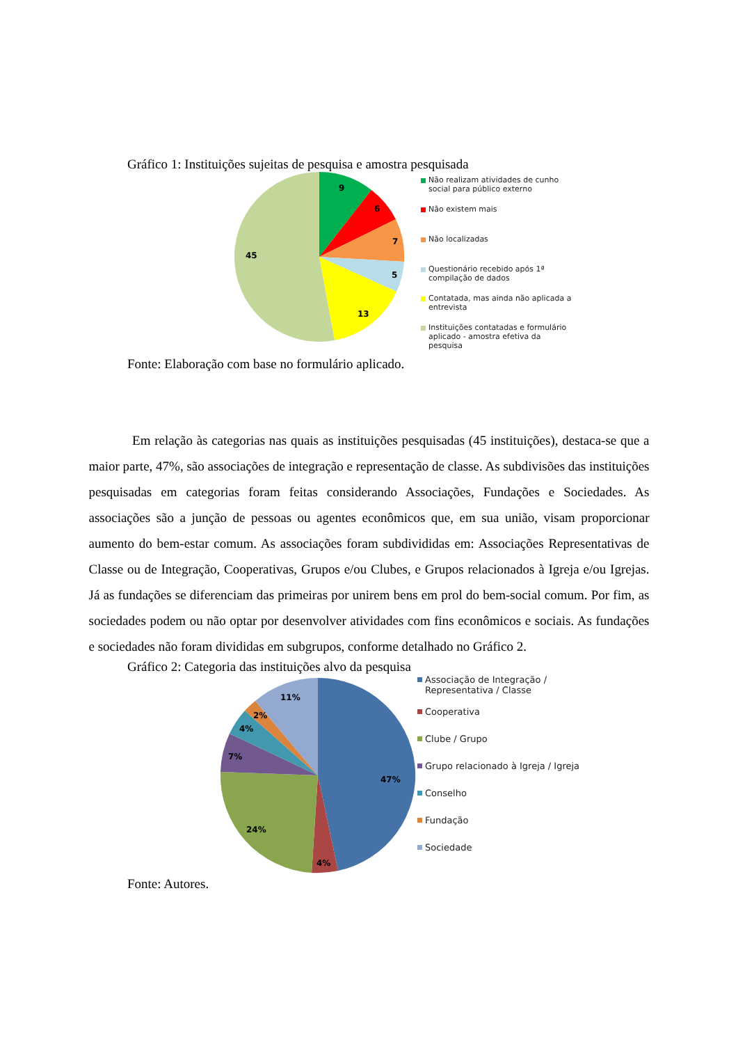Gráfico 1: Instituições sujeitas de pesquisa e amostra pesquisada
9
6
7
5
13
45
Não realizam atividades de cunho social para público externo
Não existem mais
Não localizadas
Questionário recebido após 1ª compilação de dados
Contatada, mas ainda não aplicada a entrevista
Instituições contatadas e formulário aplicado - amostra efetiva da pesquisa
Fonte: Elaboração com base no formulário aplicado.
Em relação às categorias nas quais as instituições pesquisadas (45 instituições), destaca-se que a maior parte, 47%, são associações de integração e representação de classe. As subdivisões das instituições pesquisadas em categorias foram feitas considerando Associações, Fundações e Sociedades. As associações são a junção de pessoas ou agentes econômicos que, em sua união, visam proporcionar aumento do bem-estar comum. As associações foram subdivididas em: Associações Representativas de Classe ou de Integração, Cooperativas, Grupos e/ou Clubes, e Grupos relacionados à Igreja e/ou Igrejas. Já as fundações se diferenciam das primeiras por unirem bens em prol do bem-social comum. Por fim, as sociedades podem ou não optar por desenvolver atividades com fins econômicos e sociais. As fundações e sociedades não foram divididas em subgrupos, conforme detalhado no Gráfico 2.
Gráfico 2: Categoria das instituições alvo da pesquisa
47%
4%
24%
7%
4%
2%
11%
Associação de Integração / Representativa / Classe
Cooperativa
Clube / Grupo
Grupo relacionado à Igreja / Igreja
Conselho
Fundação
Sociedade
Fonte: Autores.